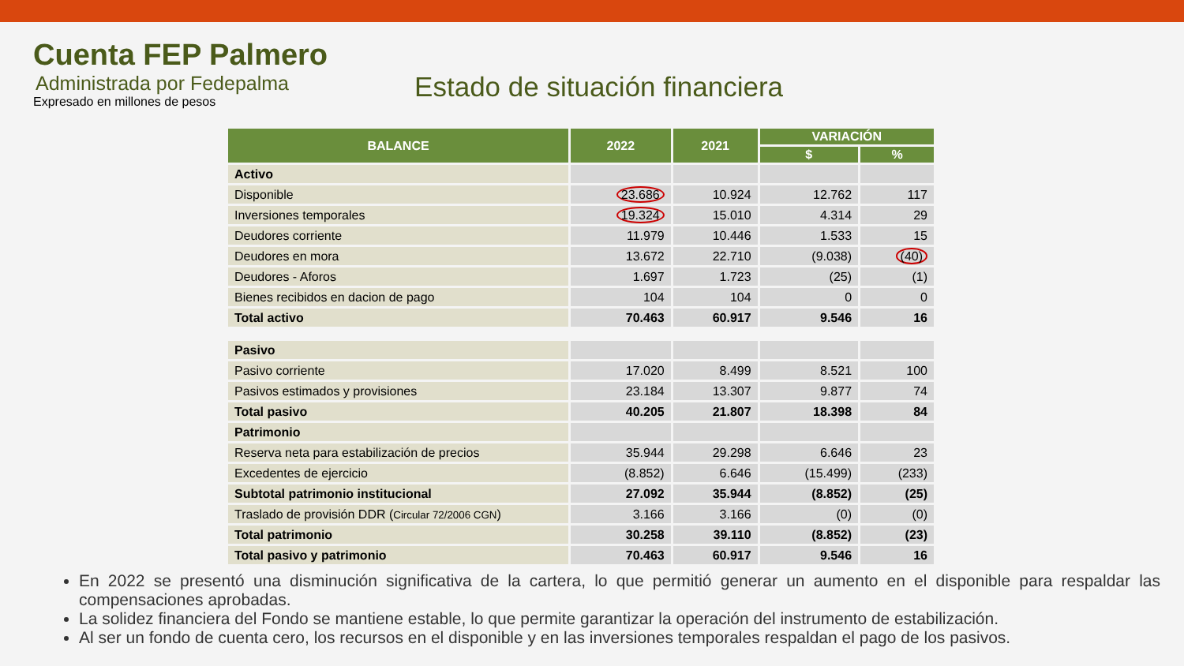Cuenta FEP Palmero
Administrada por Fedepalma
Expresado en millones de pesos
Estado de situación financiera
| BALANCE | 2022 | 2021 | VARIACIÓN | |
| --- | --- | --- | --- | --- |
| | | | $ | % |
| Activo | | | | |
| Disponible | 23.686 | 10.924 | 12.762 | 117 |
| Inversiones temporales | 19.324 | 15.010 | 4.314 | 29 |
| Deudores corriente | 11.979 | 10.446 | 1.533 | 15 |
| Deudores en mora | 13.672 | 22.710 | (9.038) | (40) |
| Deudores - Aforos | 1.697 | 1.723 | (25) | (1) |
| Bienes recibidos en dacion de pago | 104 | 104 | 0 | 0 |
| Total activo | 70.463 | 60.917 | 9.546 | 16 |
| Pasivo | | | | |
| Pasivo corriente | 17.020 | 8.499 | 8.521 | 100 |
| Pasivos estimados y provisiones | 23.184 | 13.307 | 9.877 | 74 |
| Total pasivo | 40.205 | 21.807 | 18.398 | 84 |
| Patrimonio | | | | |
| Reserva neta para estabilización de precios | 35.944 | 29.298 | 6.646 | 23 |
| Excedentes de ejercicio | (8.852) | 6.646 | (15.499) | (233) |
| Subtotal patrimonio institucional | 27.092 | 35.944 | (8.852) | (25) |
| Traslado de provisión DDR ( Circular 72/2006 CGN ) | 3.166 | 3.166 | (0) | (0) |
| Total patrimonio | 30.258 | 39.110 | (8.852) | (23) |
| Total pasivo y patrimonio | 70.463 | 60.917 | 9.546 | 16 |
En 2022 se presentó una disminución significativa de la cartera, lo que permitió generar un aumento en el disponible para respaldar las compensaciones aprobadas.
La solidez financiera del Fondo se mantiene estable, lo que permite garantizar la operación del instrumento de estabilización.
Al ser un fondo de cuenta cero, los recursos en el disponible y en las inversiones temporales respaldan el pago de los pasivos.